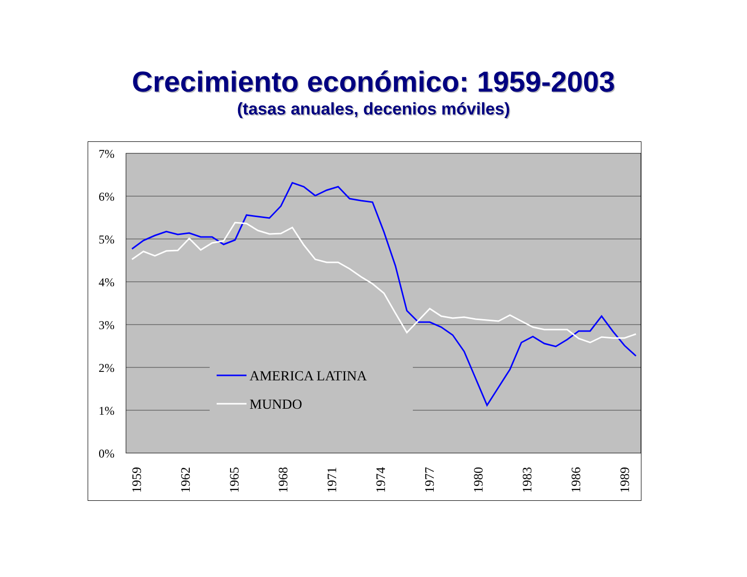Crecimiento económico: 1959-2003
(tasas anuales, decenios móviles)
7%
6%
5%
4%
3%
2%
1%
0%
AMERICA LATINA
MUNDO
1959
1962
1965
1968
1971
1974
1977
1980
1983
1986
1989
1992 1995 1998 2001